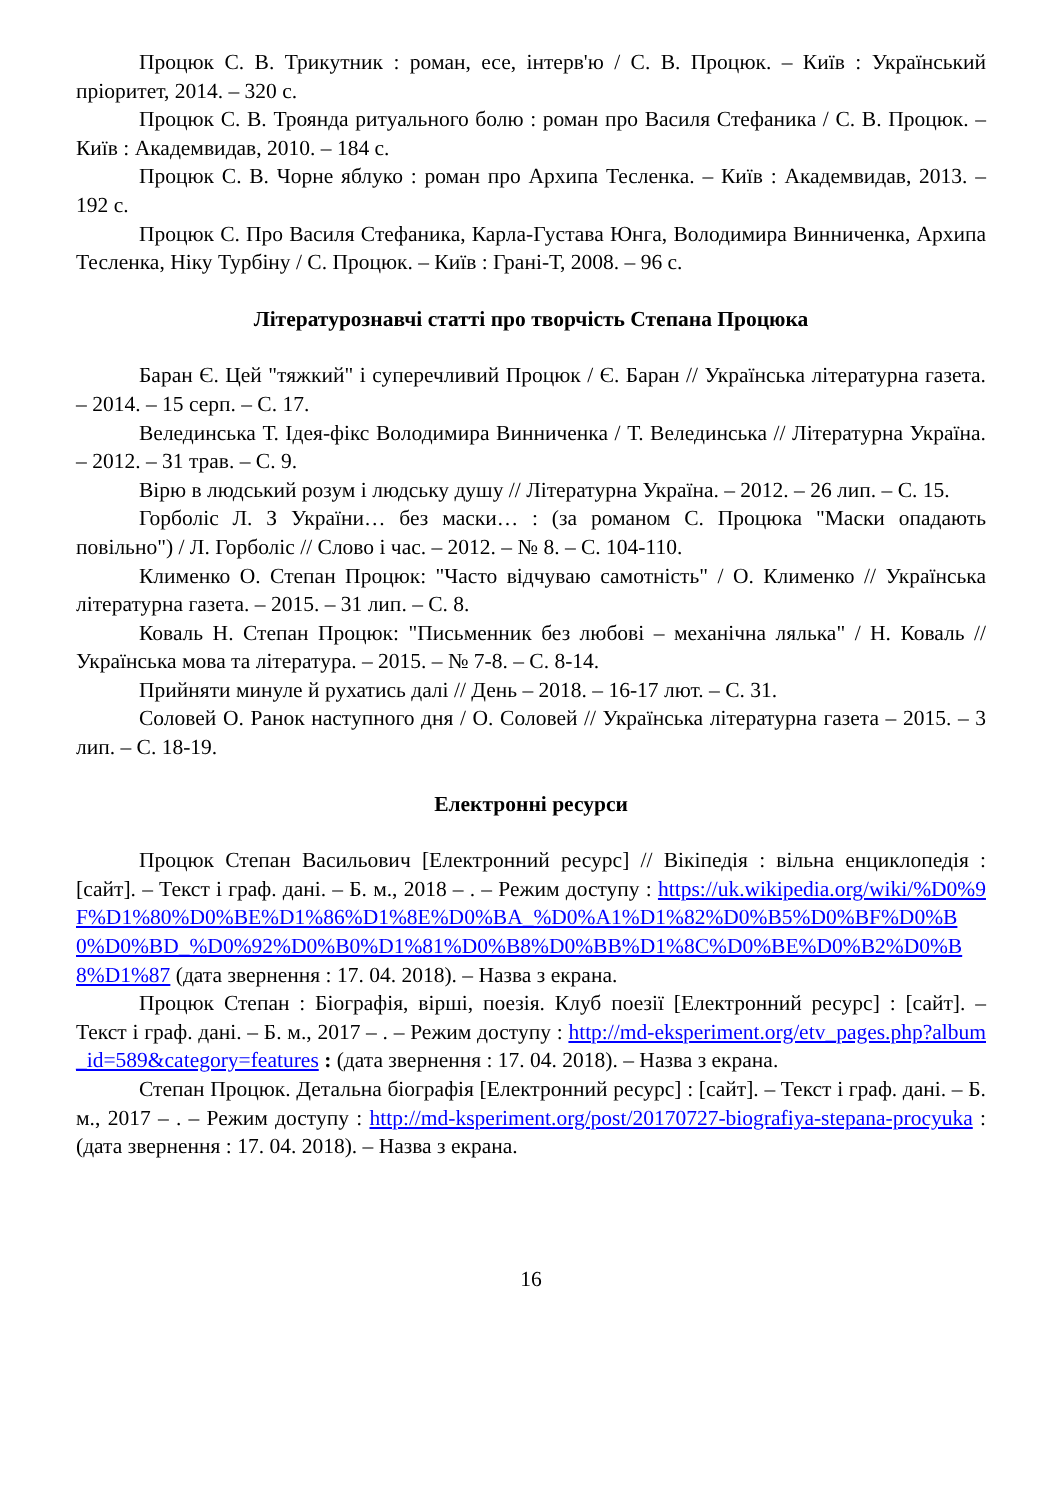Процюк С. В. Трикутник : роман, есе, інтерв'ю / С. В. Процюк. – Київ : Український пріоритет, 2014. – 320 с.
Процюк С. В. Троянда ритуального болю : роман про Василя Стефаника / С. В. Процюк. – Київ : Академвидав, 2010. – 184 с.
Процюк С. В. Чорне яблуко : роман про Архипа Тесленка. – Київ : Академвидав, 2013. – 192 с.
Процюк С. Про Василя Стефаника, Карла-Густава Юнга, Володимира Винниченка, Архипа Тесленка, Ніку Турбіну / С. Процюк. – Київ : Грані-Т, 2008. – 96 с.
Літературознавчі статті про творчість Степана Процюка
Баран Є. Цей "тяжкий" і суперечливий Процюк / Є. Баран // Українська літературна газета. – 2014. – 15 серп. – С. 17.
Велединська Т. Ідея-фікс Володимира Винниченка / Т. Велединська // Літературна Україна. – 2012. – 31 трав. – С. 9.
Вірю в людський розум і людську душу // Літературна Україна. – 2012. – 26 лип. – С. 15.
Горболіс Л. З України… без маски… : (за романом С. Процюка "Маски опадають повільно") / Л. Горболіс // Слово і час. – 2012. – № 8. – С. 104-110.
Клименко О. Степан Процюк: "Часто відчуваю самотність" / О. Клименко // Українська літературна газета. – 2015. – 31 лип. – С. 8.
Коваль Н. Степан Процюк: "Письменник без любові – механічна лялька" / Н. Коваль // Українська мова та література. – 2015. – № 7-8. – С. 8-14.
Прийняти минуле й рухатись далі // День – 2018. – 16-17 лют. – С. 31.
Соловей О. Ранок наступного дня / О. Соловей // Українська літературна газета – 2015. – 3 лип. – С. 18-19.
Електронні ресурси
Процюк Степан Васильович [Електронний ресурс] // Вікіпедія : вільна енциклопедія : [сайт]. – Текст і граф. дані. – Б. м., 2018 – . – Режим доступу : https://uk.wikipedia.org/wiki/%D0%9F%D1%80%D0%BE%D1%86%D1%8E%D0%BA_%D0%A1%D1%82%D0%B5%D0%BF%D0%B0%D0%BD_%D0%92%D0%B0%D1%81%D0%B8%D0%BB%D1%8C%D0%BE%D0%B2%D0%B8%D1%87 (дата звернення : 17. 04. 2018). – Назва з екрана.
Процюк Степан : Біографія, вірші, поезія. Клуб поезії [Електронний ресурс] : [сайт]. – Текст і граф. дані. – Б. м., 2017 – . – Режим доступу : http://md-eksperiment.org/etv_pages.php?album_id=589&category=features : (дата звернення : 17. 04. 2018). – Назва з екрана.
Степан Процюк. Детальна біографія [Електронний ресурс] : [сайт]. – Текст і граф. дані. – Б. м., 2017 – . – Режим доступу : http://md-ksperiment.org/post/20170727-biografiya-stepana-procyuka : (дата звернення : 17. 04. 2018). – Назва з екрана.
16